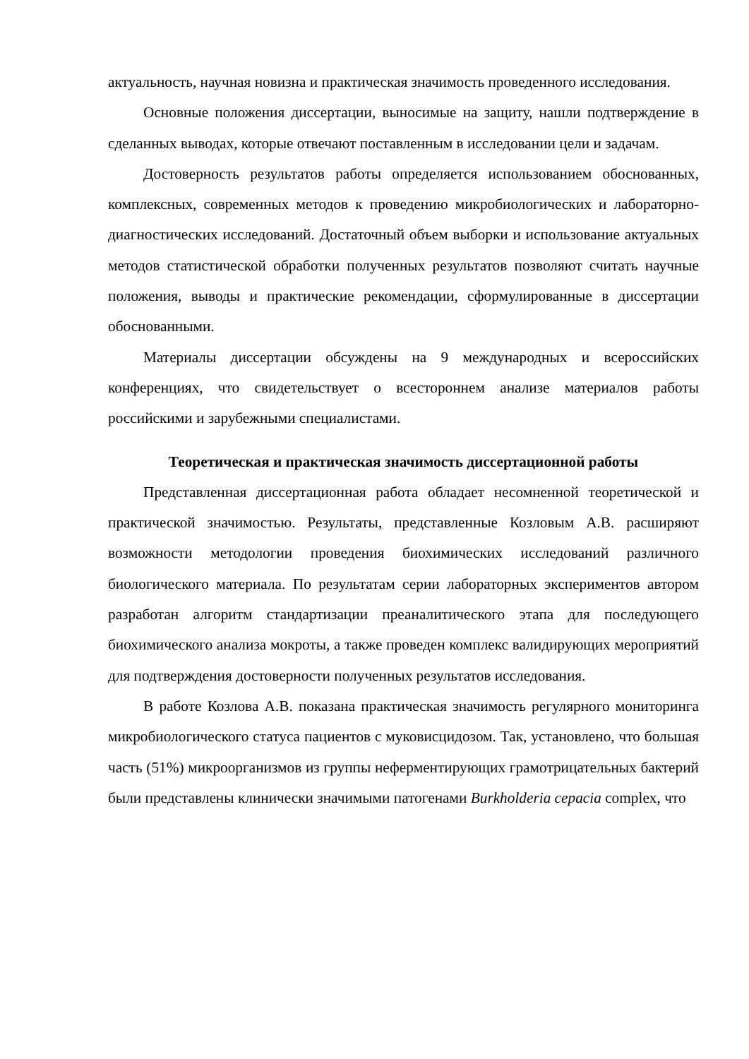актуальность, научная новизна и практическая значимость проведенного исследования.
Основные положения диссертации, выносимые на защиту, нашли подтверждение в сделанных выводах, которые отвечают поставленным в исследовании цели и задачам.
Достоверность результатов работы определяется использованием обоснованных, комплексных, современных методов к проведению микробиологических и лабораторно-диагностических исследований. Достаточный объем выборки и использование актуальных методов статистической обработки полученных результатов позволяют считать научные положения, выводы и практические рекомендации, сформулированные в диссертации обоснованными.
Материалы диссертации обсуждены на 9 международных и всероссийских конференциях, что свидетельствует о всестороннем анализе материалов работы российскими и зарубежными специалистами.
Теоретическая и практическая значимость диссертационной работы
Представленная диссертационная работа обладает несомненной теоретической и практической значимостью. Результаты, представленные Козловым А.В. расширяют возможности методологии проведения биохимических исследований различного биологического материала. По результатам серии лабораторных экспериментов автором разработан алгоритм стандартизации преаналитического этапа для последующего биохимического анализа мокроты, а также проведен комплекс валидирующих мероприятий для подтверждения достоверности полученных результатов исследования.
В работе Козлова А.В. показана практическая значимость регулярного мониторинга микробиологического статуса пациентов с муковисцидозом. Так, установлено, что большая часть (51%) микроорганизмов из группы неферментирующих грамотрицательных бактерий были представлены клинически значимыми патогенами Burkholderia cepacia complex, что